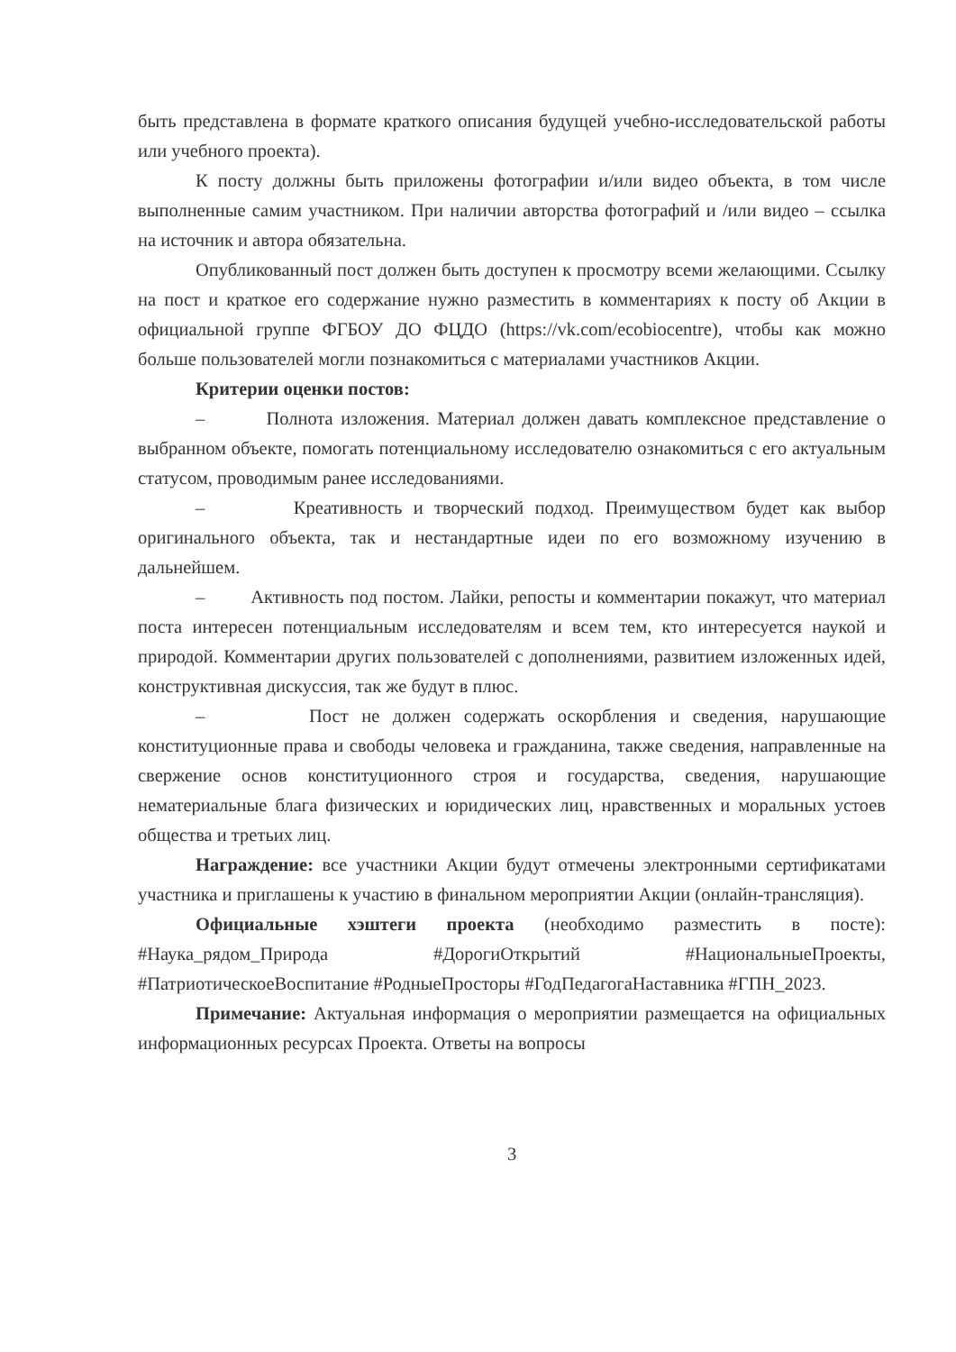быть представлена в формате краткого описания будущей учебно-исследовательской работы или учебного проекта).
К посту должны быть приложены фотографии и/или видео объекта, в том числе выполненные самим участником. При наличии авторства фотографий и /или видео – ссылка на источник и автора обязательна.
Опубликованный пост должен быть доступен к просмотру всеми желающими. Ссылку на пост и краткое его содержание нужно разместить в комментариях к посту об Акции в официальной группе ФГБОУ ДО ФЦДО (https://vk.com/ecobiocentre), чтобы как можно больше пользователей могли познакомиться с материалами участников Акции.
Критерии оценки постов:
– Полнота изложения. Материал должен давать комплексное представление о выбранном объекте, помогать потенциальному исследователю ознакомиться с его актуальным статусом, проводимым ранее исследованиями.
– Креативность и творческий подход. Преимуществом будет как выбор оригинального объекта, так и нестандартные идеи по его возможному изучению в дальнейшем.
– Активность под постом. Лайки, репосты и комментарии покажут, что материал поста интересен потенциальным исследователям и всем тем, кто интересуется наукой и природой. Комментарии других пользователей с дополнениями, развитием изложенных идей, конструктивная дискуссия, так же будут в плюс.
– Пост не должен содержать оскорбления и сведения, нарушающие конституционные права и свободы человека и гражданина, также сведения, направленные на свержение основ конституционного строя и государства, сведения, нарушающие нематериальные блага физических и юридических лиц, нравственных и моральных устоев общества и третьих лиц.
Награждение: все участники Акции будут отмечены электронными сертификатами участника и приглашены к участию в финальном мероприятии Акции (онлайн-трансляция).
Официальные хэштеги проекта (необходимо разместить в посте): #Наука_рядом_Природа #ДорогиОткрытий #НациональныеПроекты, #ПатриотическоеВоспитание #РодныеПросторы #ГодПедагогаНаставника #ГПН_2023.
Примечание: Актуальная информация о мероприятии размещается на официальных информационных ресурсах Проекта. Ответы на вопросы
3